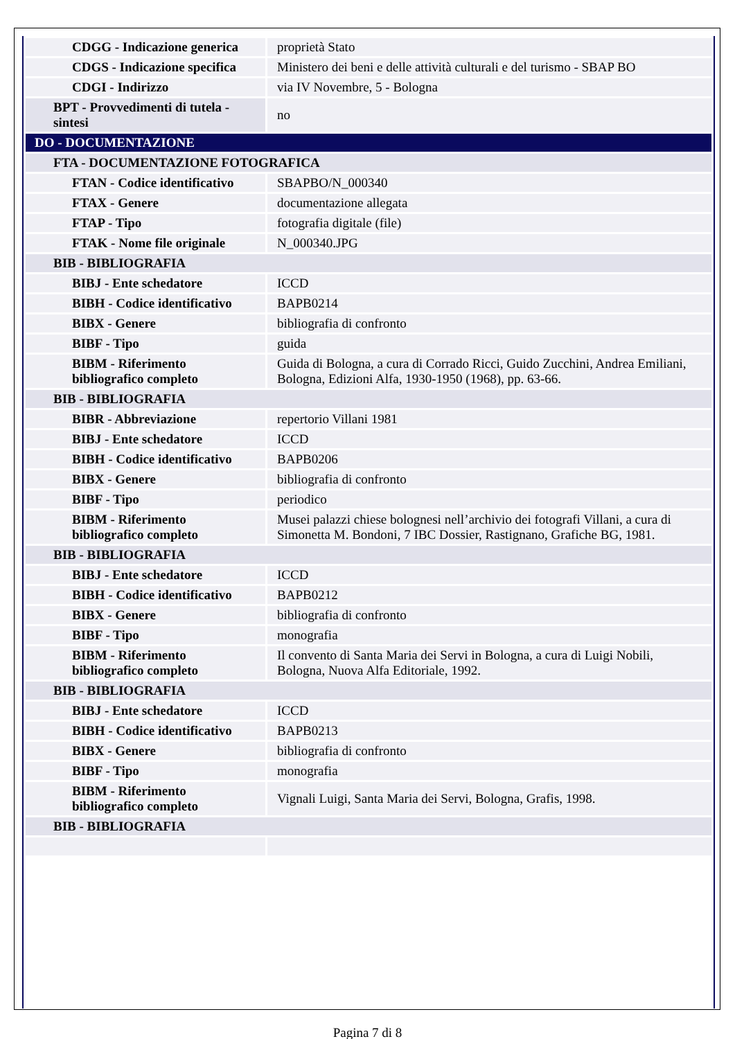| CDGG - Indicazione generica | proprietà Stato |
| CDGS - Indicazione specifica | Ministero dei beni e delle attività culturali e del turismo - SBAP BO |
| CDGI - Indirizzo | via IV Novembre, 5 - Bologna |
| BPT - Provvedimenti di tutela - sintesi | no |
| DO - DOCUMENTAZIONE | |
| FTA - DOCUMENTAZIONE FOTOGRAFICA | |
| FTAN - Codice identificativo | SBAPBO/N_000340 |
| FTAX - Genere | documentazione allegata |
| FTAP - Tipo | fotografia digitale (file) |
| FTAK - Nome file originale | N_000340.JPG |
| BIB - BIBLIOGRAFIA | |
| BIBJ - Ente schedatore | ICCD |
| BIBH - Codice identificativo | BAPB0214 |
| BIBX - Genere | bibliografia di confronto |
| BIBF - Tipo | guida |
| BIBM - Riferimento bibliografico completo | Guida di Bologna, a cura di Corrado Ricci, Guido Zucchini, Andrea Emiliani, Bologna, Edizioni Alfa, 1930-1950 (1968), pp. 63-66. |
| BIB - BIBLIOGRAFIA | |
| BIBR - Abbreviazione | repertorio Villani 1981 |
| BIBJ - Ente schedatore | ICCD |
| BIBH - Codice identificativo | BAPB0206 |
| BIBX - Genere | bibliografia di confronto |
| BIBF - Tipo | periodico |
| BIBM - Riferimento bibliografico completo | Musei palazzi chiese bolognesi nell’archivio dei fotografi Villani, a cura di Simonetta M. Bondoni, 7 IBC Dossier, Rastignano, Grafiche BG, 1981. |
| BIB - BIBLIOGRAFIA | |
| BIBJ - Ente schedatore | ICCD |
| BIBH - Codice identificativo | BAPB0212 |
| BIBX - Genere | bibliografia di confronto |
| BIBF - Tipo | monografia |
| BIBM - Riferimento bibliografico completo | Il convento di Santa Maria dei Servi in Bologna, a cura di Luigi Nobili, Bologna, Nuova Alfa Editoriale, 1992. |
| BIB - BIBLIOGRAFIA | |
| BIBJ - Ente schedatore | ICCD |
| BIBH - Codice identificativo | BAPB0213 |
| BIBX - Genere | bibliografia di confronto |
| BIBF - Tipo | monografia |
| BIBM - Riferimento bibliografico completo | Vignali Luigi, Santa Maria dei Servi, Bologna, Grafis, 1998. |
| BIB - BIBLIOGRAFIA | |
Pagina 7 di 8